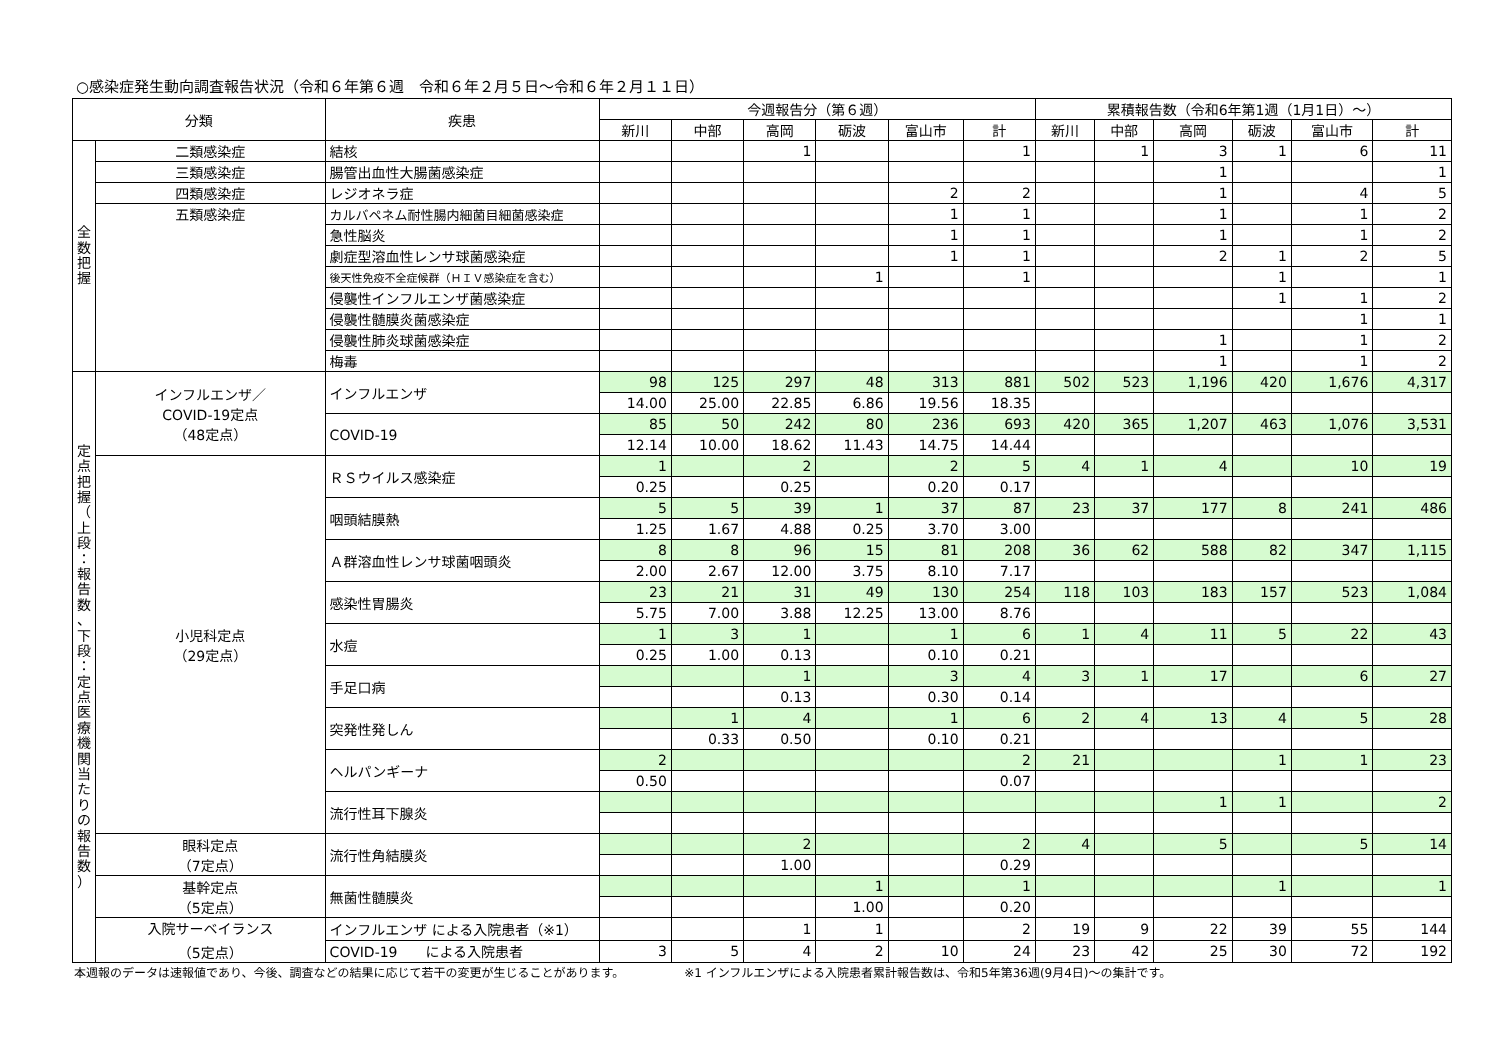○感染症発生動向調査報告状況（令和６年第６週　令和６年２月５日～令和６年２月１１日）
| 分類 | | 疾患 | 今週報告分（第６週） | | | | | | 累積報告数（令和6年第1週（1月1日）～） | | | | | |
| --- | --- | --- | --- | --- | --- | --- | --- | --- | --- | --- | --- | --- | --- | --- |
| | | | 新川 | 中部 | 高岡 | 砺波 | 富山市 | 計 | 新川 | 中部 | 高岡 | 砺波 | 富山市 | 計 |
| 全 数 把 握 | 二類感染症 | 結核 | | | 1 | | | 1 | | 1 | 3 | 1 | 6 | 11 |
| | 三類感染症 | 腸管出血性大腸菌感染症 | | | | | | | | | 1 | | | 1 |
| | 四類感染症 | レジオネラ症 | | | | | 2 | 2 | | | 1 | | 4 | 5 |
| | 五類感染症 | カルバペネム耐性腸内細菌目細菌感染症 | | | | | 1 | 1 | | | 1 | | 1 | 2 |
| | | 急性脳炎 | | | | | 1 | 1 | | | 1 | | 1 | 2 |
| | | 劇症型溶血性レンサ球菌感染症 | | | | | 1 | 1 | | | 2 | 1 | 2 | 5 |
| | | 後天性免疫不全症候群（ＨＩＶ感染症を含む） | | | | 1 | | 1 | | | | 1 | | 1 |
| | | 侵襲性インフルエンザ菌感染症 | | | | | | | | | | 1 | 1 | 2 |
| | | 侵襲性髄膜炎菌感染症 | | | | | | | | | | | 1 | 1 |
| | | 侵襲性肺炎球菌感染症 | | | | | | | | | 1 | | 1 | 2 |
| | | 梅毒 | | | | | | | | | 1 | | 1 | 2 |
| 定 点 把 握 （ 上 段 ： 報 告 数 、 下 段 ： 定 点 医 療 機 関 当 た り の 報 告 数 ） | インフルエンザ／ COVID-19定点 （48定点） | インフルエンザ | 98 | 125 | 297 | 48 | 313 | 881 | 502 | 523 | 1,196 | 420 | 1,676 | 4,317 |
| | | | 14.00 | 25.00 | 22.85 | 6.86 | 19.56 | 18.35 | | | | | | |
| | | COVID-19 | 85 | 50 | 242 | 80 | 236 | 693 | 420 | 365 | 1,207 | 463 | 1,076 | 3,531 |
| | | | 12.14 | 10.00 | 18.62 | 11.43 | 14.75 | 14.44 | | | | | | |
| | 小児科定点 （29定点） | ＲＳウイルス感染症 | 1 | | 2 | | 2 | 5 | 4 | 1 | 4 | | 10 | 19 |
| | | | 0.25 | | 0.25 | | 0.20 | 0.17 | | | | | | |
| | | 咽頭結膜熱 | 5 | 5 | 39 | 1 | 37 | 87 | 23 | 37 | 177 | 8 | 241 | 486 |
| | | | 1.25 | 1.67 | 4.88 | 0.25 | 3.70 | 3.00 | | | | | | |
| | | Ａ群溶血性レンサ球菌咽頭炎 | 8 | 8 | 96 | 15 | 81 | 208 | 36 | 62 | 588 | 82 | 347 | 1,115 |
| | | | 2.00 | 2.67 | 12.00 | 3.75 | 8.10 | 7.17 | | | | | | |
| | | 感染性胃腸炎 | 23 | 21 | 31 | 49 | 130 | 254 | 118 | 103 | 183 | 157 | 523 | 1,084 |
| | | | 5.75 | 7.00 | 3.88 | 12.25 | 13.00 | 8.76 | | | | | | |
| | | 水痘 | 1 | 3 | 1 | | 1 | 6 | 1 | 4 | 11 | 5 | 22 | 43 |
| | | | 0.25 | 1.00 | 0.13 | | 0.10 | 0.21 | | | | | | |
| | | 手足口病 | | | 1 | | 3 | 4 | 3 | 1 | 17 | | 6 | 27 |
| | | | | | 0.13 | | 0.30 | 0.14 | | | | | | |
| | | 突発性発しん | | 1 | 4 | | 1 | 6 | 2 | 4 | 13 | 4 | 5 | 28 |
| | | | | 0.33 | 0.50 | | 0.10 | 0.21 | | | | | | |
| | | ヘルパンギーナ | 2 | | | | | 2 | 21 | | | 1 | 1 | 23 |
| | | | 0.50 | | | | | 0.07 | | | | | | |
| | | 流行性耳下腺炎 | | | | | | | | | 1 | 1 | | 2 |
| | 眼科定点 （7定点） | 流行性角結膜炎 | | | 2 | | | 2 | 4 | | 5 | | 5 | 14 |
| | | | | | 1.00 | | | 0.29 | | | | | | |
| | 基幹定点 （5定点） | 無菌性髄膜炎 | | | | 1 | | 1 | | | | 1 | | 1 |
| | | | | | | 1.00 | | 0.20 | | | | | | |
| | 入院サーベイランス （5定点） | インフルエンザ による入院患者（※1） | | | 1 | 1 | | 2 | 19 | 9 | 22 | 39 | 55 | 144 |
| | | COVID-19 による入院患者 | 3 | 5 | 4 | 2 | 10 | 24 | 23 | 42 | 25 | 30 | 72 | 192 |
本週報のデータは速報値であり、今後、調査などの結果に応じて若干の変更が生じることがあります。 ※1 インフルエンザによる入院患者累計報告数は、令和5年第36週(9月4日)～の集計です。